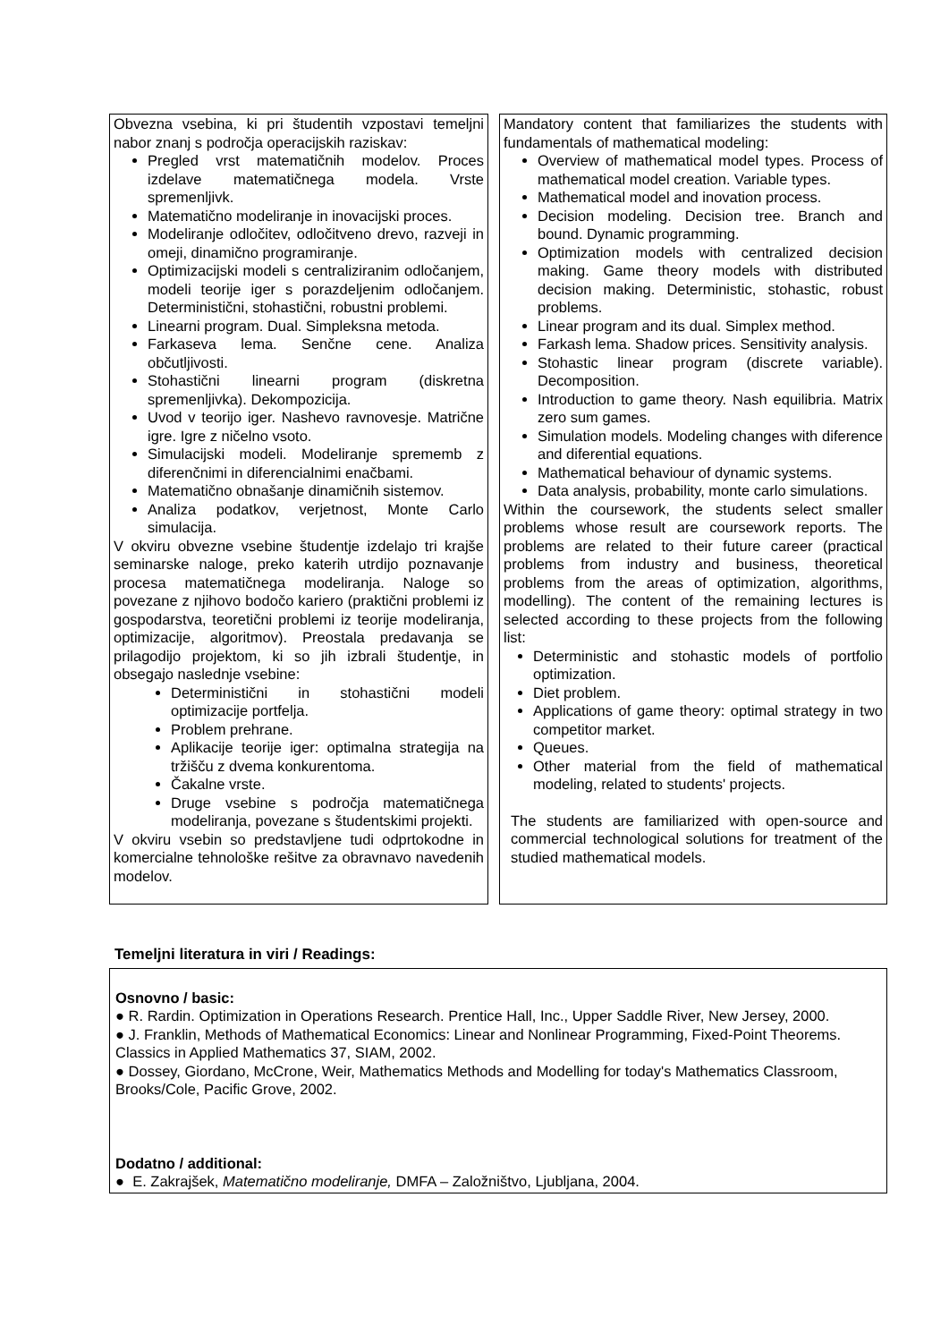Obvezna vsebina, ki pri študentih vzpostavi temeljni nabor znanj s področja operacijskih raziskav:
Pregled vrst matematičnih modelov. Proces izdelave matematičnega modela. Vrste spremenljivk.
Matematično modeliranje in inovacijski proces.
Modeliranje odločitev, odločitveno drevo, razveji in omeji, dinamično programiranje.
Optimizacijski modeli s centraliziranim odločanjem, modeli teorije iger s porazdeljenim odločanjem. Deterministični, stohastični, robustni problemi.
Linearni program. Dual. Simpleksna metoda.
Farkaseva lema. Senčne cene. Analiza občutljivosti.
Stohastični linearni program (diskretna spremenljivka). Dekompozicija.
Uvod v teorijo iger. Nashevo ravnovesje. Matrične igre. Igre z ničelno vsoto.
Simulacijski modeli. Modeliranje sprememb z diferenčnimi in diferencialnimi enačbami.
Matematično obnašanje dinamičnih sistemov.
Analiza podatkov, verjetnost, Monte Carlo simulacija.
V okviru obvezne vsebine študentje izdelajo tri krajše seminarske naloge, preko katerih utrdijo poznavanje procesa matematičnega modeliranja. Naloge so povezane z njihovo bodočo kariero (praktični problemi iz gospodarstva, teoretični problemi iz teorije modeliranja, optimizacije, algoritmov). Preostala predavanja se prilagodijo projektom, ki so jih izbrali študentje, in obsegajo naslednje vsebine:
Deterministični in stohastični modeli optimizacije portfelja.
Problem prehrane.
Aplikacije teorije iger: optimalna strategija na tržišču z dvema konkurentoma.
Čakalne vrste.
Druge vsebine s področja matematičnega modeliranja, povezane s študentskimi projekti.
V okviru vsebin so predstavljene tudi odprtokodne in komercialne tehnološke rešitve za obravnavo navedenih modelov.
Mandatory content that familiarizes the students with fundamentals of mathematical modeling:
Overview of mathematical model types. Process of mathematical model creation. Variable types.
Mathematical model and inovation process.
Decision modeling. Decision tree. Branch and bound. Dynamic programming.
Optimization models with centralized decision making. Game theory models with distributed decision making. Deterministic, stohastic, robust problems.
Linear program and its dual. Simplex method.
Farkash lema. Shadow prices. Sensitivity analysis.
Stohastic linear program (discrete variable). Decomposition.
Introduction to game theory. Nash equilibria. Matrix zero sum games.
Simulation models. Modeling changes with diference and diferential equations.
Mathematical behaviour of dynamic systems.
Data analysis, probability, monte carlo simulations.
Within the coursework, the students select smaller problems whose result are coursework reports. The problems are related to their future career (practical problems from industry and business, theoretical problems from the areas of optimization, algorithms, modelling). The content of the remaining lectures is selected according to these projects from the following list:
Deterministic and stohastic models of portfolio optimization.
Diet problem.
Applications of game theory: optimal strategy in two competitor market.
Queues.
Other material from the field of mathematical modeling, related to students' projects.
The students are familiarized with open-source and commercial technological solutions for treatment of the studied mathematical models.
Temeljni literatura in viri / Readings:
Osnovno / basic:
● R. Rardin. Optimization in Operations Research. Prentice Hall, Inc., Upper Saddle River, New Jersey, 2000.
● J. Franklin, Methods of Mathematical Economics: Linear and Nonlinear Programming, Fixed-Point Theorems. Classics in Applied Mathematics 37, SIAM, 2002.
● Dossey, Giordano, McCrone, Weir, Mathematics Methods and Modelling for today's Mathematics Classroom, Brooks/Cole, Pacific Grove, 2002.
Dodatno / additional:
● E. Zakrajšek, Matematično modeliranje, DMFA – Založništvo, Ljubljana, 2004.